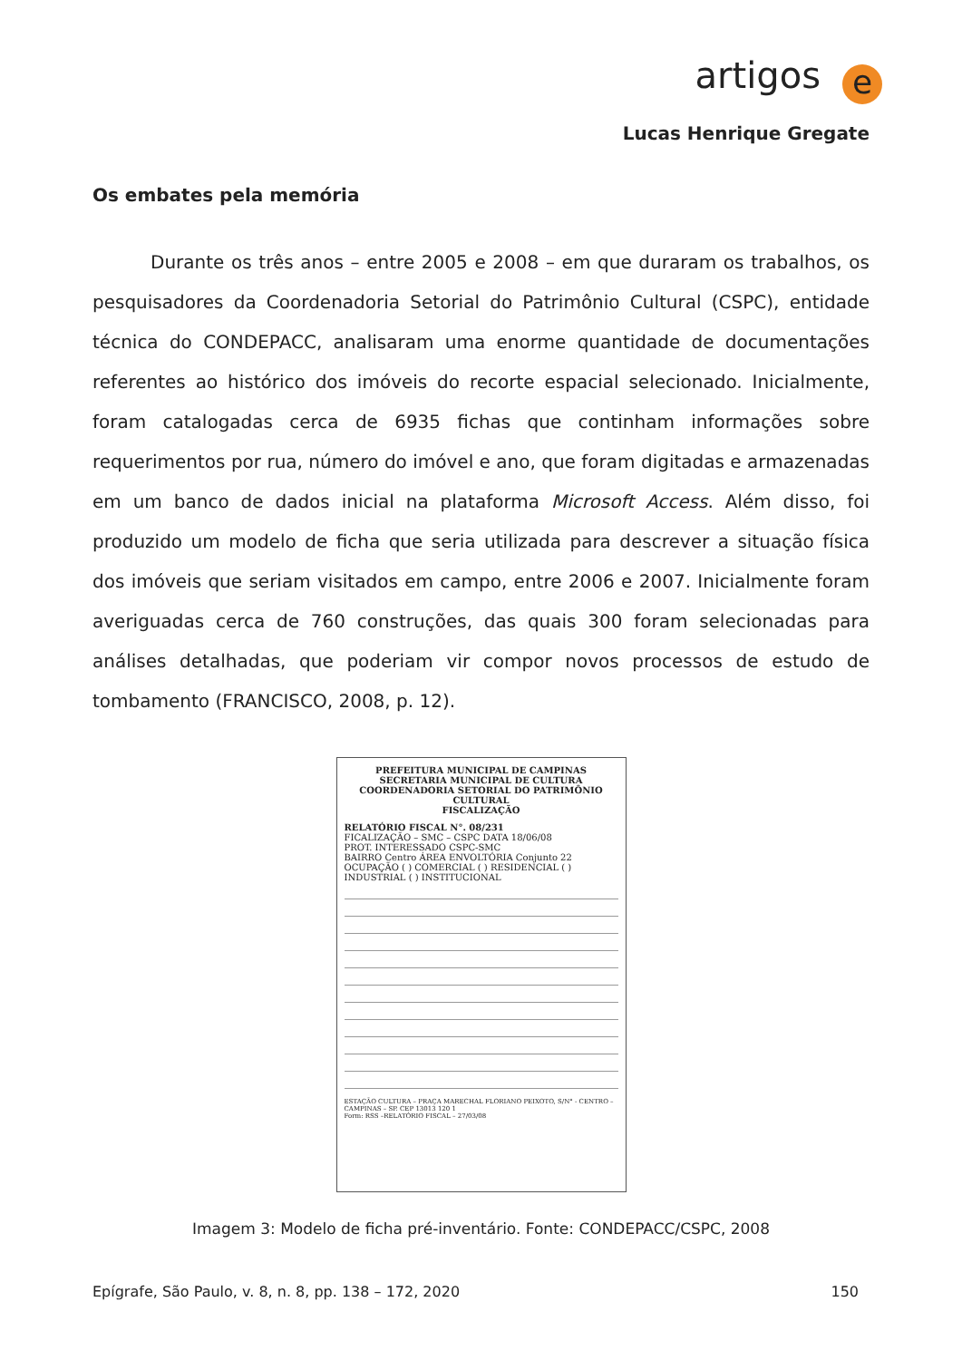artigos e
Lucas Henrique Gregate
Os embates pela memória
Durante os três anos – entre 2005 e 2008 – em que duraram os trabalhos, os pesquisadores da Coordenadoria Setorial do Patrimônio Cultural (CSPC), entidade técnica do CONDEPACC, analisaram uma enorme quantidade de documentações referentes ao histórico dos imóveis do recorte espacial selecionado. Inicialmente, foram catalogadas cerca de 6935 fichas que continham informações sobre requerimentos por rua, número do imóvel e ano, que foram digitadas e armazenadas em um banco de dados inicial na plataforma Microsoft Access. Além disso, foi produzido um modelo de ficha que seria utilizada para descrever a situação física dos imóveis que seriam visitados em campo, entre 2006 e 2007. Inicialmente foram averiguadas cerca de 760 construções, das quais 300 foram selecionadas para análises detalhadas, que poderiam vir compor novos processos de estudo de tombamento (FRANCISCO, 2008, p. 12).
PREFEITURA MUNICIPAL DE CAMPINAS
SECRETARIA MUNICIPAL DE CULTURA
COORDENADORIA SETORIAL DO PATRIMÔNIO CULTURAL
FISCALIZAÇÃO
RELATÓRIO FISCAL N°. 08/231
FICALIZAÇÃO – SMC – CSPC DATA 18/06/08
PROT. INTERESSADO CSPC-SMC
BAIRRO Centro ÁREA ENVOLTÓRIA Conjunto 22
OCUPAÇÃO ( ) COMERCIAL ( ) RESIDENCIAL ( ) INDUSTRIAL ( ) INSTITUCIONAL
ESTAÇÃO CULTURA – PRAÇA MARECHAL FLORIANO PEIXOTO, S/N° - CENTRO – CAMPINAS – SP. CEP 13013 120 1
Form: RSS –RELATÓRIO FISCAL – 27/03/08
Imagem 3: Modelo de ficha pré-inventário. Fonte: CONDEPACC/CSPC, 2008
Epígrafe, São Paulo, v. 8, n. 8, pp. 138 – 172, 2020 150